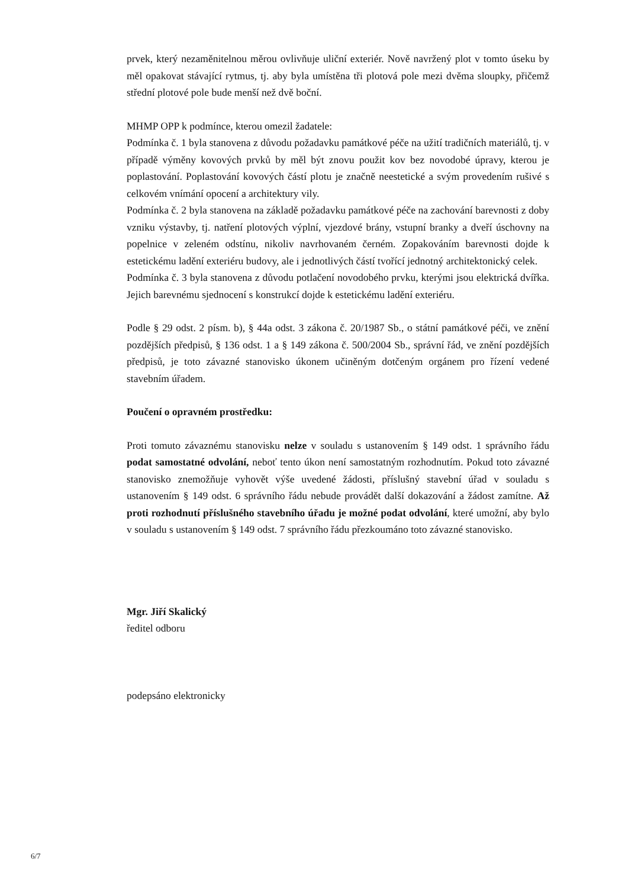prvek, který nezaměnitelnou měrou ovlivňuje uliční exteriér. Nově navržený plot v tomto úseku by měl opakovat stávající rytmus, tj. aby byla umístěna tři plotová pole mezi dvěma sloupky, přičemž střední plotové pole bude menší než dvě boční.
MHMP OPP k podmínce, kterou omezil žadatele:
Podmínka č. 1 byla stanovena z důvodu požadavku památkové péče na užití tradičních materiálů, tj. v případě výměny kovových prvků by měl být znovu použit kov bez novodobé úpravy, kterou je poplastování. Poplastování kovových částí plotu je značně neestetické a svým provedením rušivé s celkovém vnímání opocení a architektury vily.
Podmínka č. 2 byla stanovena na základě požadavku památkové péče na zachování barevnosti z doby vzniku výstavby, tj. natření plotových výplní, vjezdové brány, vstupní branky a dveří úschovny na popelnice v zeleném odstínu, nikoliv navrhovaném černém. Zopakováním barevnosti dojde k estetickému ladění exteriéru budovy, ale i jednotlivých částí tvořící jednotný architektonický celek.
Podmínka č. 3 byla stanovena z důvodu potlačení novodobého prvku, kterými jsou elektrická dvířka. Jejich barevnému sjednocení s konstrukcí dojde k estetickému ladění exteriéru.
Podle § 29 odst. 2 písm. b), § 44a odst. 3 zákona č. 20/1987 Sb., o státní památkové péči, ve znění pozdějších předpisů, § 136 odst. 1 a § 149 zákona č. 500/2004 Sb., správní řád, ve znění pozdějších předpisů, je toto závazné stanovisko úkonem učiněným dotčeným orgánem pro řízení vedené stavebním úřadem.
Poučení o opravném prostředku:
Proti tomuto závaznému stanovisku nelze v souladu s ustanovením § 149 odst. 1 správního řádu podat samostatné odvolání, neboť tento úkon není samostatným rozhodnutím. Pokud toto závazné stanovisko znemožňuje vyhovět výše uvedené žádosti, příslušný stavební úřad v souladu s ustanovením § 149 odst. 6 správního řádu nebude provádět další dokazování a žádost zamítne. Až proti rozhodnutí příslušného stavebního úřadu je možné podat odvolání, které umožní, aby bylo v souladu s ustanovením § 149 odst. 7 správního řádu přezkoumáno toto závazné stanovisko.
Mgr. Jiří Skalický
ředitel odboru
podepsáno elektronicky
6/7